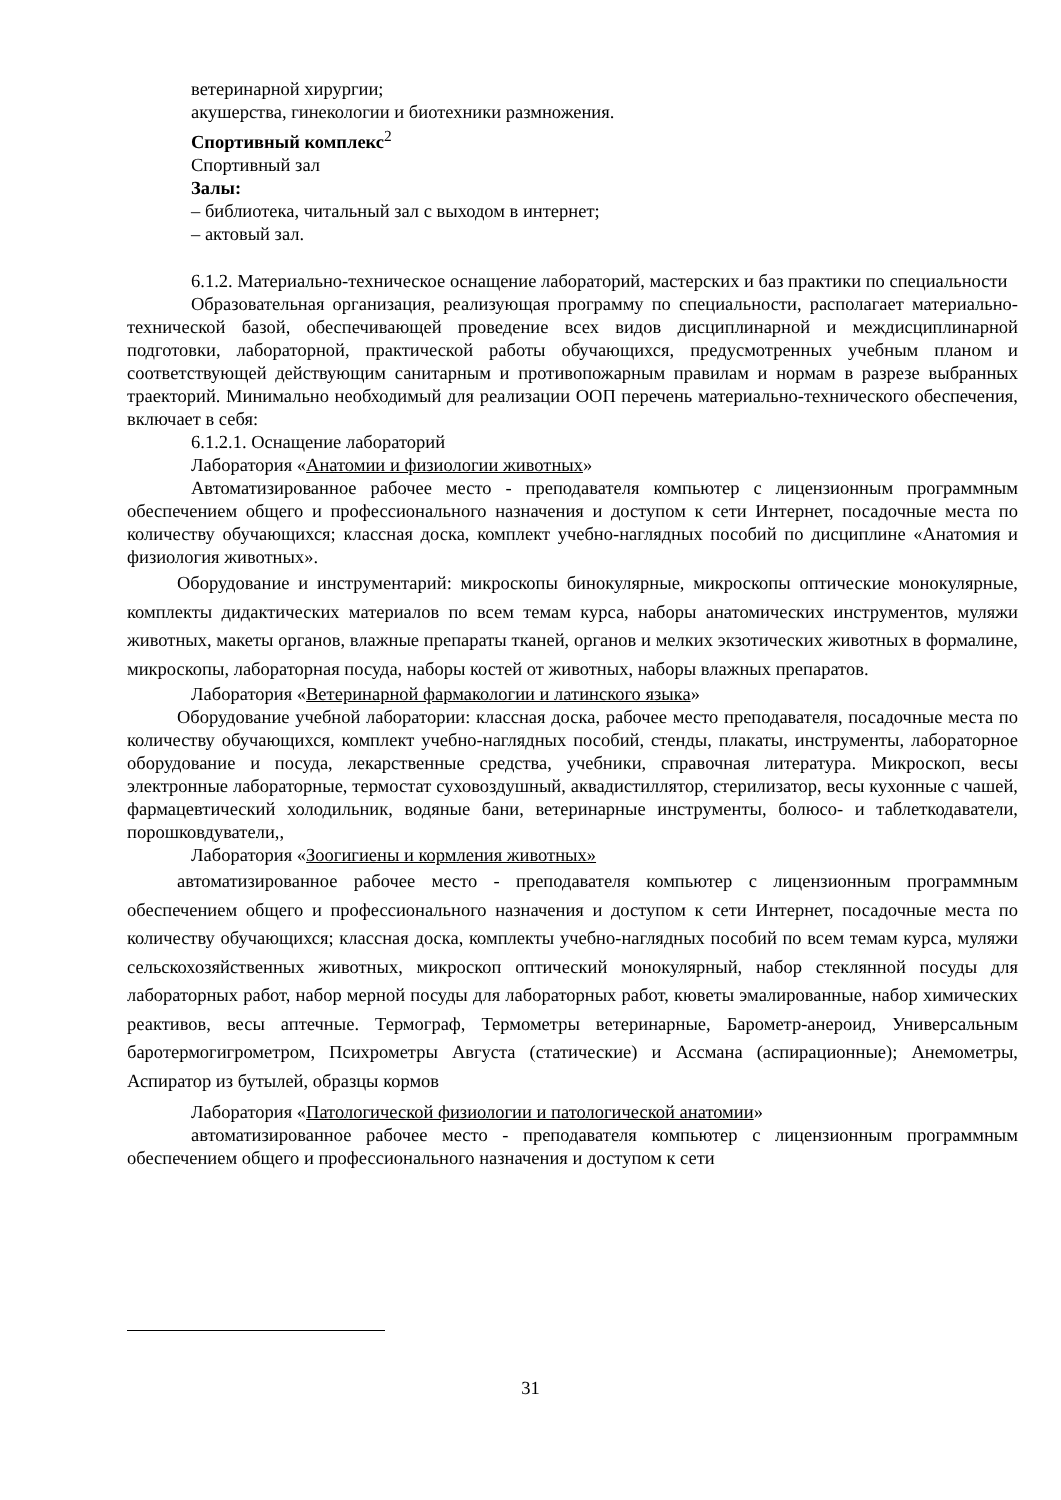ветеринарной хирургии;
акушерства, гинекологии и биотехники размножения.
Спортивный комплекс<sup>2</sup>
Спортивный зал
Залы:
– библиотека, читальный зал с выходом в интернет;
– актовый зал.
6.1.2. Материально-техническое оснащение лабораторий, мастерских и баз практики по специальности
Образовательная организация, реализующая программу по специальности, располагает материально-технической базой, обеспечивающей проведение всех видов дисциплинарной и междисциплинарной подготовки, лабораторной, практической работы обучающихся, предусмотренных учебным планом и соответствующей действующим санитарным и противопожарным правилам и нормам в разрезе выбранных траекторий. Минимально необходимый для реализации ООП перечень материально-технического обеспечения, включает в себя:
6.1.2.1. Оснащение лабораторий
Лаборатория «Анатомии и физиологии животных»
Автоматизированное рабочее место - преподавателя компьютер с лицензионным программным обеспечением общего и профессионального назначения и доступом к сети Интернет, посадочные места по количеству обучающихся; классная доска, комплект учебно-наглядных пособий по дисциплине «Анатомия и физиология животных».
Оборудование и инструментарий: микроскопы бинокулярные, микроскопы оптические монокулярные, комплекты дидактических материалов по всем темам курса, наборы анатомических инструментов, муляжи животных, макеты органов, влажные препараты тканей, органов и мелких экзотических животных в формалине, микроскопы, лабораторная посуда, наборы костей от животных, наборы влажных препаратов.
Лаборатория «Ветеринарной фармакологии и латинского языка»
Оборудование учебной лаборатории: классная доска, рабочее место преподавателя, посадочные места по количеству обучающихся, комплект учебно-наглядных пособий, стенды, плакаты, инструменты, лабораторное оборудование и посуда, лекарственные средства, учебники, справочная литература. Микроскоп, весы электронные лабораторные, термостат суховоздушный, аквадистиллятор, стерилизатор, весы кухонные с чашей, фармацевтический холодильник, водяные бани, ветеринарные инструменты, болюсо- и таблеткодаватели, порошковдуватели,,
Лаборатория «Зоогигиены и кормления животных»
автоматизированное рабочее место - преподавателя компьютер с лицензионным программным обеспечением общего и профессионального назначения и доступом к сети Интернет, посадочные места по количеству обучающихся; классная доска, комплекты учебно-наглядных пособий по всем темам курса, муляжи сельскохозяйственных животных, микроскоп оптический монокулярный, набор стеклянной посуды для лабораторных работ, набор мерной посуды для лабораторных работ, кюветы эмалированные, набор химических реактивов, весы аптечные. Термограф, Термометры ветеринарные, Барометр-анероид, Универсальным баротермогигрометром, Психрометры Августа (статические) и Ассмана (аспирационные); Анемометры, Аспиратор из бутылей, образцы кормов
Лаборатория «Патологической физиологии и патологической анатомии»
автоматизированное рабочее место - преподавателя компьютер с лицензионным программным обеспечением общего и профессионального назначения и доступом к сети
31